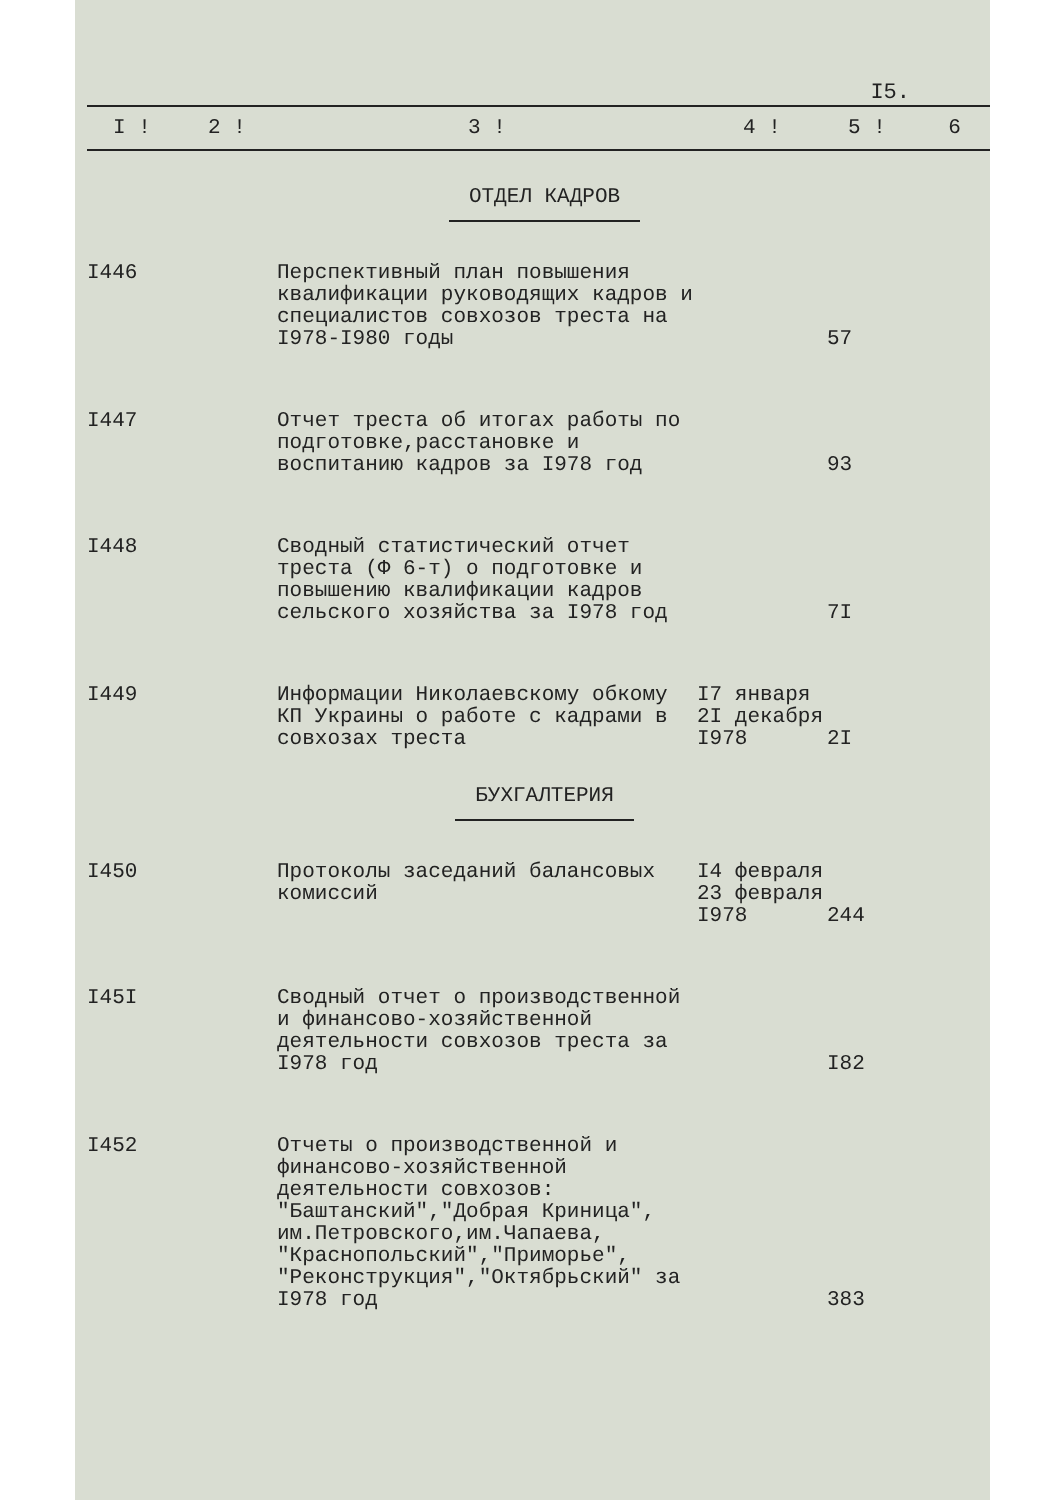I5.
| I ! | 2 ! | 3 ! | 4 ! | 5 ! | 6 |
| --- | --- | --- | --- | --- | --- |
| ОТДЕЛ КАДРОВ | | | | | |
| I446 | | Перспективный план повышения квалификации руководящих кадров и специалистов совхозов треста на I978-I980 годы | | 57 | |
| I447 | | Отчет треста об итогах работы по подготовке,расстановке и воспитанию кадров за I978 год | | 93 | |
| I448 | | Сводный статистический отчет треста (Ф 6-т) о подготовке и повышению квалификации кадров сельского хозяйства за I978 год | | 7I | |
| I449 | | Информации Николаевскому обкому КП Украины о работе с кадрами в совхозах треста | I7 января 2I декабря I978 | 2I | |
| БУХГАЛТЕРИЯ | | | | | |
| I450 | | Протоколы заседаний балансовых комиссий | I4 февраля 23 февраля I978 | 244 | |
| I45I | | Сводный отчет о производственной и финансово-хозяйственной деятельности совхозов треста за I978 год | | I82 | |
| I452 | | Отчеты о производственной и финансово-хозяйственной деятельности совхозов: "Баштанский","Добрая Криница", им.Петровского,им.Чапаева, "Краснопольский","Приморье", "Реконструкция","Октябрьский" за I978 год | | 383 | |